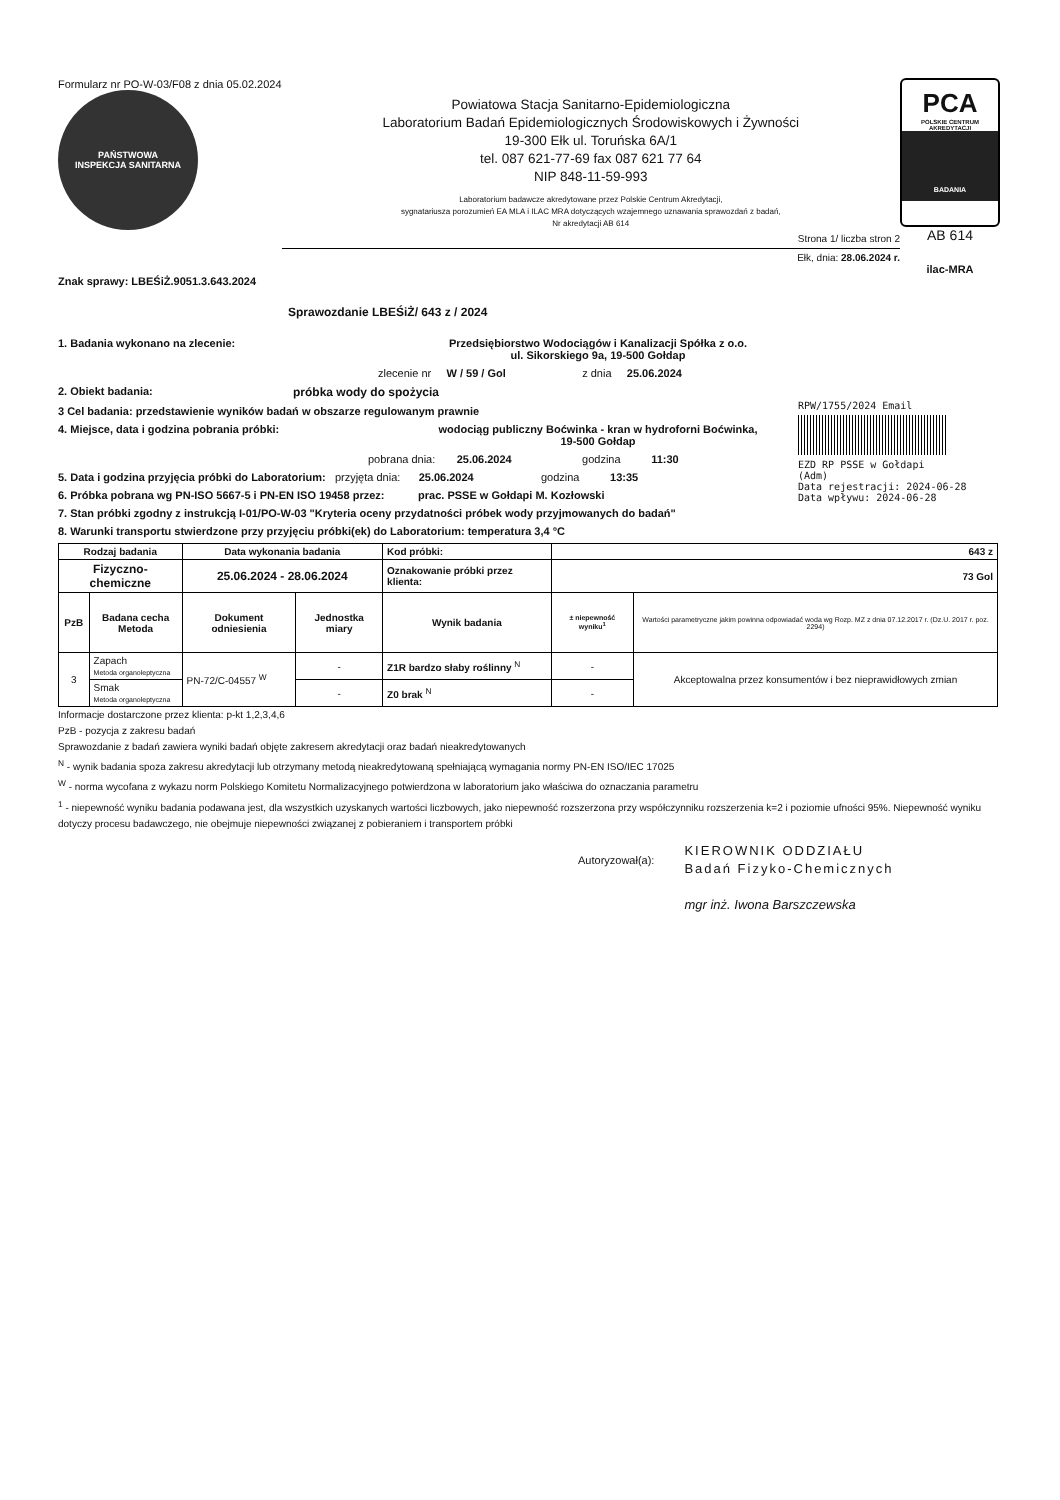Formularz nr PO-W-03/F08 z dnia 05.02.2024
PAŃSTWOWA
INSPEKCJA SANITARNA
Powiatowa Stacja Sanitarno-Epidemiologiczna
Laboratorium Badań Epidemiologicznych Środowiskowych i Żywności
19-300 Ełk ul. Toruńska 6A/1
tel. 087 621-77-69 fax 087 621 77 64
NIP 848-11-59-993
Laboratorium badawcze akredytowane przez Polskie Centrum Akredytacji,
sygnatariusza porozumień EA MLA i ILAC MRA dotyczących wzajemnego uznawania sprawozdań z badań,
Nr akredytacji AB 614
Strona 1/ liczba stron 2
Ełk, dnia: 28.06.2024 r.
PCA
POLSKIE CENTRUM AKREDYTACJI
BADANIA
AB 614
ilac-MRA
Znak sprawy: LBEŚiŻ.9051.3.643.2024
Sprawozdanie LBEŚiŻ/ 643 z / 2024
1. Badania wykonano na zlecenie: Przedsiębiorstwo Wodociągów i Kanalizacji Spółka z o.o.
ul. Sikorskiego 9a, 19-500 Gołdap
zlecenie nr W / 59 / Gol z dnia 25.06.2024
2. Obiekt badania: próbka wody do spożycia
3 Cel badania: przedstawienie wyników badań w obszarze regulowanym prawnie
4. Miejsce, data i godzina pobrania próbki: wodociąg publiczny Boćwinka - kran w hydroforni Boćwinka,
19-500 Gołdap
pobrana dnia: 25.06.2024 godzina 11:30
5. Data i godzina przyjęcia próbki do Laboratorium: przyjęta dnia: 25.06.2024 godzina 13:35
6. Próbka pobrana wg PN-ISO 5667-5 i PN-EN ISO 19458 przez: prac. PSSE w Gołdapi M. Kozłowski
7. Stan próbki zgodny z instrukcją I-01/PO-W-03 "Kryteria oceny przydatności próbek wody przyjmowanych do badań"
8. Warunki transportu stwierdzone przy przyjęciu próbki(ek) do Laboratorium: temperatura 3,4 °C
| Rodzaj badania | | Data wykonania badania | | Kod próbki: | 643 z | |
| --- | --- | --- | --- | --- | --- | --- |
| Fizyczno-chemiczne | | 25.06.2024 - 28.06.2024 | | Oznakowanie próbki przez klienta: | 73 Gol | |
| PzB | Badana cecha Metoda | Dokument odniesienia | Jednostka miary | Wynik badania | ± niepewność wyniku<sup>1</sup> | Wartości parametryczne jakim powinna odpowiadać woda wg Rozp. MZ z dnia 07.12.2017 r. (Dz.U. 2017 r. poz. 2294) |
| 3 | Zapach Metoda organoleptyczna | PN-72/C-04557 <sup>W</sup> | - | Z1R bardzo słaby roślinny <sup>N</sup> | - | Akceptowalna przez konsumentów i bez nieprawidłowych zmian |
| | Smak Metoda organoleptyczna | | - | Z0 brak <sup>N</sup> | - | |
Informacje dostarczone przez klienta: p-kt 1,2,3,4,6
PzB - pozycja z zakresu badań
Sprawozdanie z badań zawiera wyniki badań objęte zakresem akredytacji oraz badań nieakredytowanych
<sup>N</sup> - wynik badania spoza zakresu akredytacji lub otrzymany metodą nieakredytowaną spełniającą wymagania normy PN-EN ISO/IEC 17025
<sup>W</sup> - norma wycofana z wykazu norm Polskiego Komitetu Normalizacyjnego potwierdzona w laboratorium jako właściwa do oznaczania parametru
<sup>1</sup> - niepewność wyniku badania podawana jest, dla wszystkich uzyskanych wartości liczbowych, jako niepewność rozszerzona przy współczynniku rozszerzenia k=2 i poziomie ufności 95%. Niepewność wyniku dotyczy procesu badawczego, nie obejmuje niepewności związanej z pobieraniem i transportem próbki
Autoryzował(a):
KIEROWNIK ODDZIAŁU
Badań Fizyko-Chemicznych
mgr inż. Iwona Barszczewska
RPW/1755/2024 Email
EZD RP PSSE w Gołdapi
(Adm)
Data rejestracji: 2024-06-28
Data wpływu: 2024-06-28